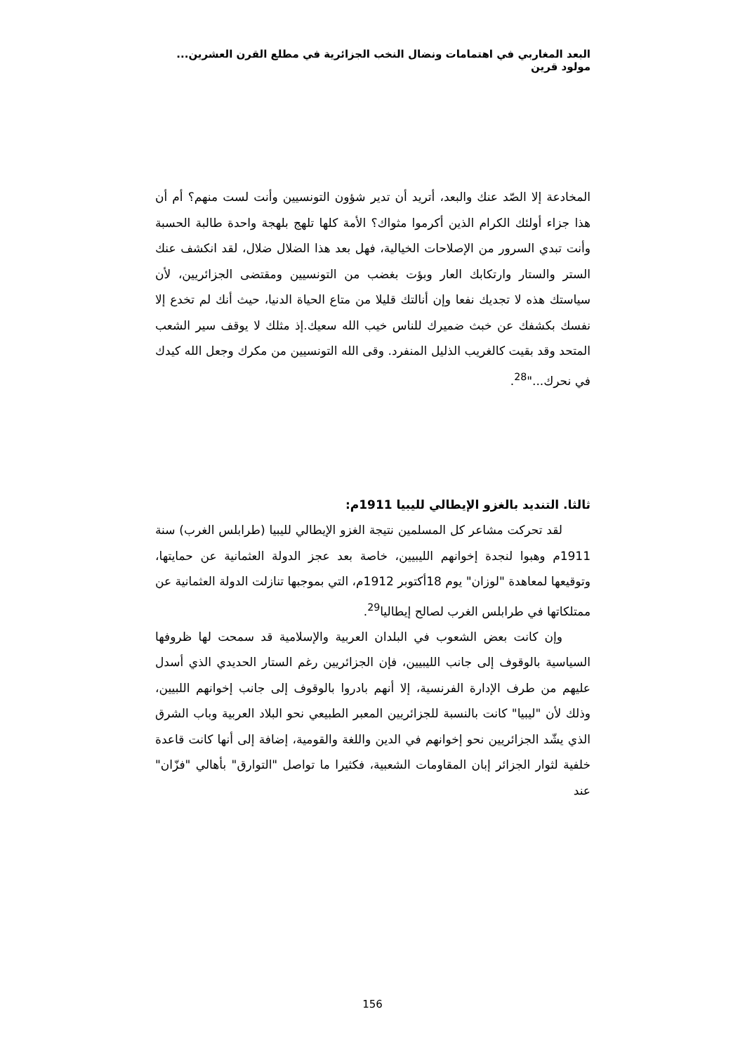البعد المغاربي في اهتمامات ونضال النخب الجزائرية في مطلع القرن العشرين... مولود قرين
المخادعة إلا الصّد عنك والبعد، أتريد أن تدير شؤون التونسيين وأنت لست منهم؟ أم أن هذا جزاء أولئك الكرام الذين أكرموا مثواك؟ الأمة كلها تلهج بلهجة واحدة طالبة الحسبة وأنت تبدي السرور من الإصلاحات الخيالية، فهل بعد هذا الضلال ضلال، لقد انكشف عنك الستر والستار وارتكابك العار وبؤت بغضب من التونسيين ومقتضى الجزائريين، لأن سياستك هذه لا تجديك نفعا وإن أنالتك قليلا من متاع الحياة الدنيا، حيث أنك لم تخدع إلا نفسك بكشفك عن خبث ضميرك للناس خيب الله سعيك.إذ مثلك لا يوقف سير الشعب المتحد وقد بقيت كالغريب الذليل المنفرد. وقى الله التونسيين من مكرك وجعل الله كيدك في نحرك..."<sup>28</sup>.
ثالثا. التنديد بالغزو الإيطالي لليبيا 1911م:
لقد تحركت مشاعر كل المسلمين نتيجة الغزو الإيطالي لليبيا (طرابلس الغرب) سنة 1911م وهبوا لنجدة إخوانهم الليبيين، خاصة بعد عجز الدولة العثمانية عن حمايتها، وتوقيعها لمعاهدة "لوزان" يوم 18أكتوبر 1912م، التي بموجبها تنازلت الدولة العثمانية عن ممتلكاتها في طرابلس الغرب لصالح إيطاليا<sup>29</sup>.
وإن كانت بعض الشعوب في البلدان العربية والإسلامية قد سمحت لها ظروفها السياسية بالوقوف إلى جانب الليبيين، فإن الجزائريين رغم الستار الحديدي الذي أسدل عليهم من طرف الإدارة الفرنسية، إلا أنهم بادروا بالوقوف إلى جانب إخوانهم اللبيين، وذلك لأن "ليبيا" كانت بالنسبة للجزائريين المعبر الطبيعي نحو البلاد العربية وباب الشرق الذي يشّد الجزائريين نحو إخوانهم في الدين واللغة والقومية، إضافة إلى أنها كانت قاعدة خلفية لثوار الجزائر إبان المقاومات الشعبية، فكثيرا ما تواصل "التوارق" بأهالي "فزّان" عند
156